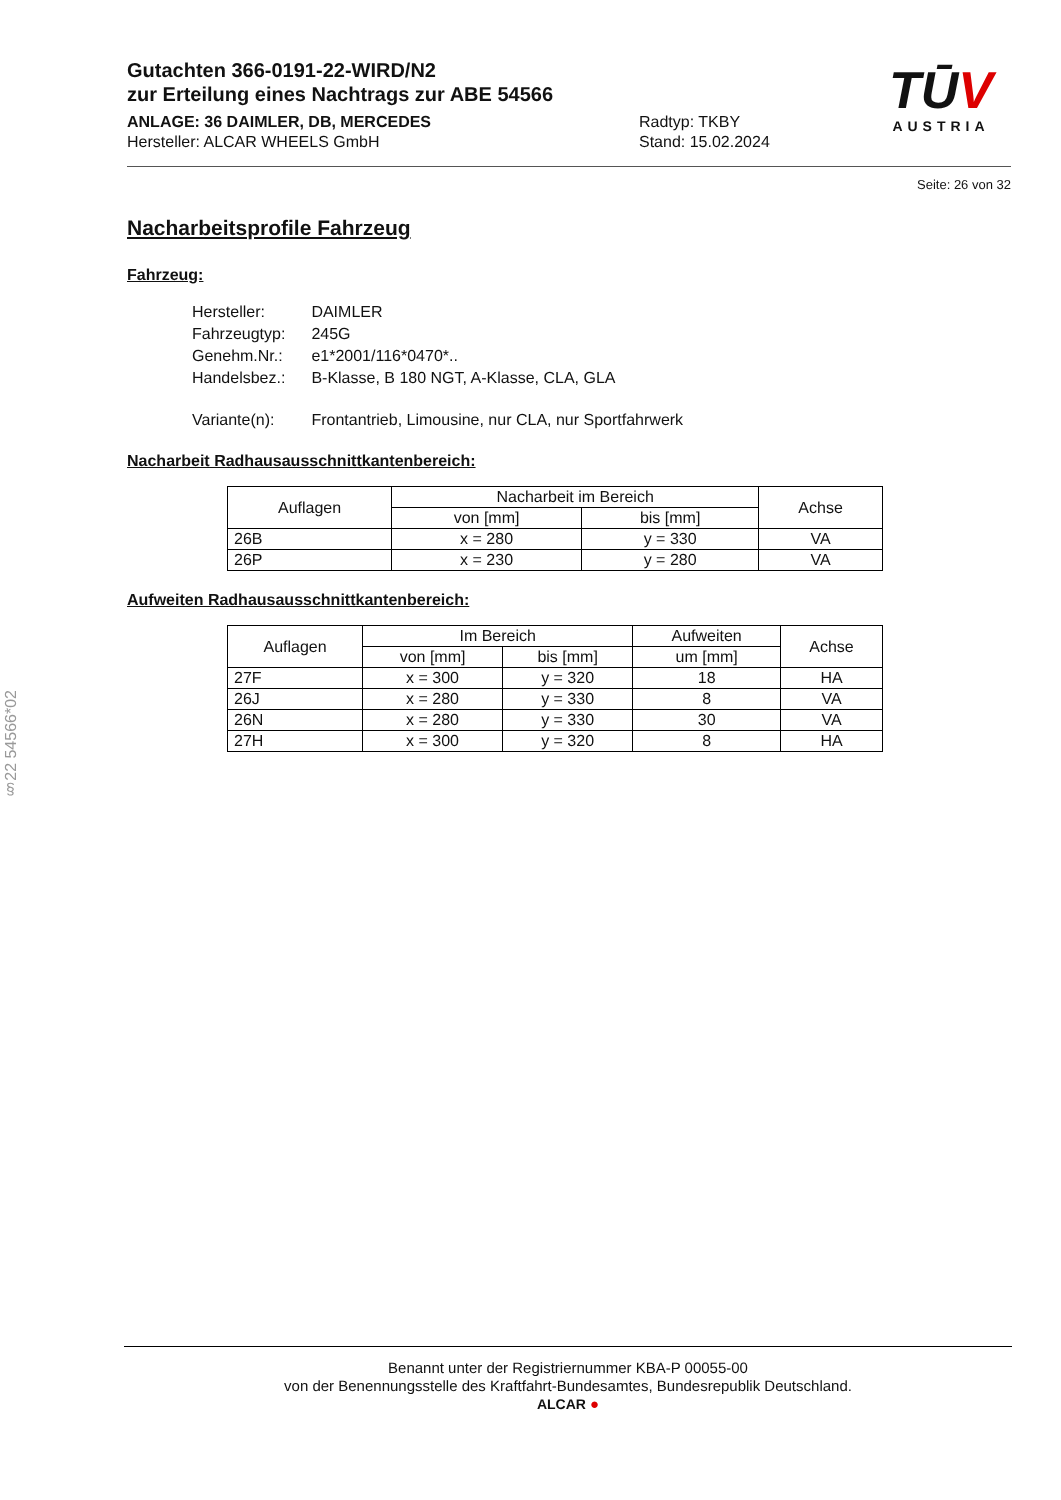Gutachten 366-0191-22-WIRD/N2
zur Erteilung eines Nachtrags zur ABE 54566
ANLAGE: 36 DAIMLER, DB, MERCEDES
Hersteller: ALCAR WHEELS GmbH
Radtyp: TKBY
Stand: 15.02.2024
TŪV
AUSTRIA
Seite: 26 von 32
Nacharbeitsprofile Fahrzeug
Fahrzeug:
| Hersteller: | DAIMLER |
| Fahrzeugtyp: | 245G |
| Genehm.Nr.: | e1*2001/116*0470*.. |
| Handelsbez.: | B-Klasse, B 180 NGT, A-Klasse, CLA, GLA |
| Variante(n): | Frontantrieb, Limousine, nur CLA, nur Sportfahrwerk |
Nacharbeit Radhausausschnittkantenbereich:
| Auflagen | Nacharbeit im Bereich | | Achse |
| --- | --- | --- | --- |
| | von [mm] | bis [mm] | |
| 26B | x = 280 | y = 330 | VA |
| 26P | x = 230 | y = 280 | VA |
Aufweiten Radhausausschnittkantenbereich:
| Auflagen | Im Bereich | | Aufweiten | Achse |
| --- | --- | --- | --- | --- |
| | von [mm] | bis [mm] | um [mm] | |
| 27F | x = 300 | y = 320 | 18 | HA |
| 26J | x = 280 | y = 330 | 8 | VA |
| 26N | x = 280 | y = 330 | 30 | VA |
| 27H | x = 300 | y = 320 | 8 | HA |
§22 54566*02
Benannt unter der Registriernummer KBA-P 00055-00
von der Benennungsstelle des Kraftfahrt-Bundesamtes, Bundesrepublik Deutschland.
ALCAR ●